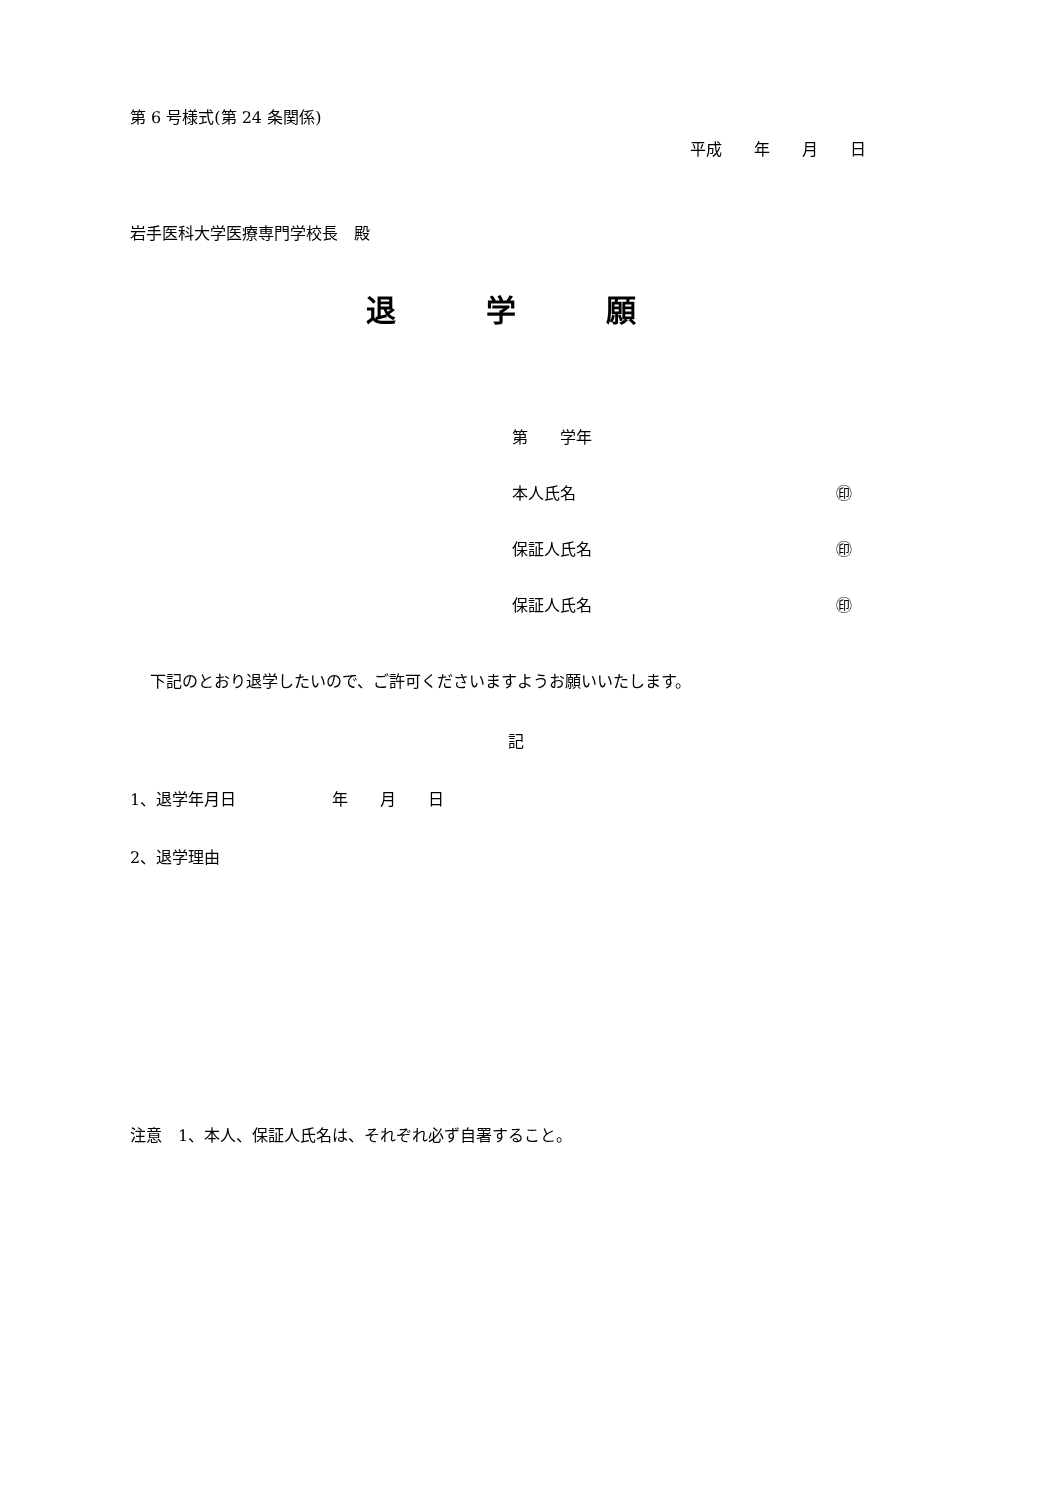第 6 号様式(第 24 条関係)
平成　　年　　月　　日
岩手医科大学医療専門学校長　殿
退　　　学　　　願
第　　学年
本人氏名 ㊞
保証人氏名 ㊞
保証人氏名 ㊞
下記のとおり退学したいので、ご許可くださいますようお願いいたします。
記
1、退学年月日　　　　　　年　　月　　日
2、退学理由
注意　1、本人、保証人氏名は、それぞれ必ず自署すること。